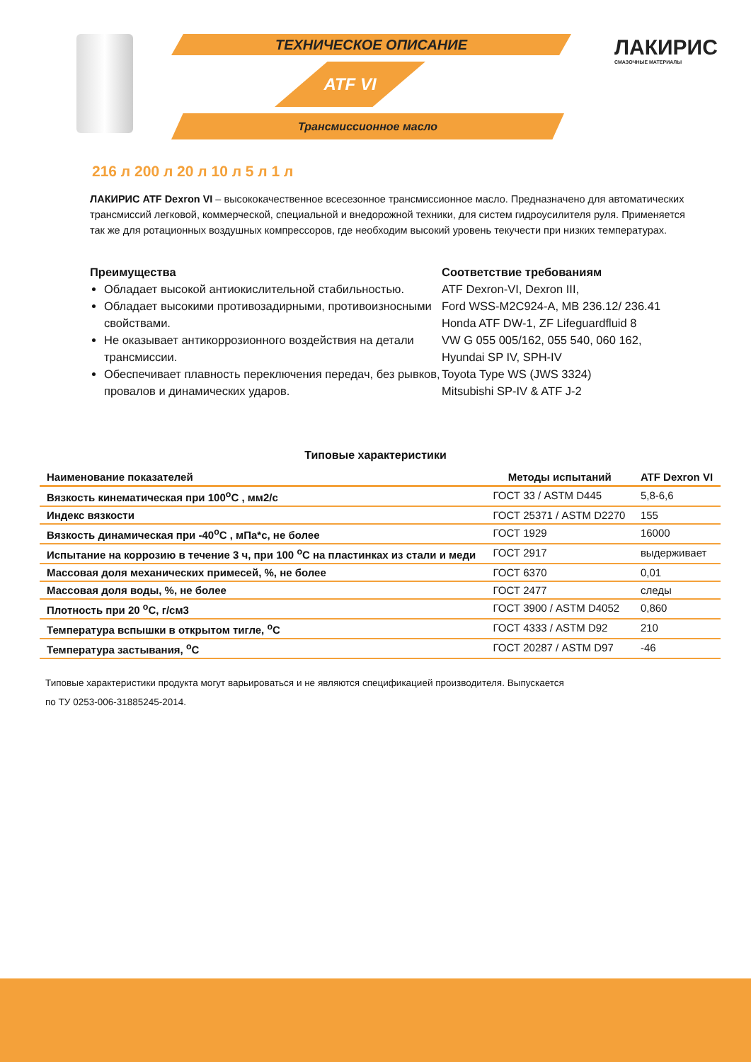ТЕХНИЧЕСКОЕ ОПИСАНИЕ
ATF VI
Трансмиссионное масло
ЛАКИРИС
СМАЗОЧНЫЕ МАТЕРИАЛЫ
216 л 200 л 20 л 10 л 5 л 1 л
ЛАКИРИС ATF Dexron VI – высококачественное всесезонное трансмиссионное масло. Предназначено для автоматических трансмиссий легковой, коммерческой, специальной и внедорожной техники, для систем гидроусилителя руля. Применяется так же для ротационных воздушных компрессоров, где необходим высокий уровень текучести при низких температурах.
Преимущества
Обладает высокой антиокислительной стабильностью.
Обладает высокими противозадирными, противоизносными свойствами.
Не оказывает антикоррозионного воздействия на детали трансмиссии.
Обеспечивает плавность переключения передач, без рывков, провалов и динамических ударов.
Соответствие требованиям
ATF Dexron-VI, Dexron III,
Ford WSS-M2C924-A, MB 236.12/ 236.41
Honda ATF DW-1, ZF Lifeguardfluid 8
VW G 055 005/162, 055 540, 060 162,
Hyundai SP IV, SPH-IV
Toyota Type WS (JWS 3324)
Mitsubishi SP-IV & ATF J-2
Типовые характеристики
| Наименование показателей | Методы испытаний | ATF Dexron VI |
| --- | --- | --- |
| Вязкость кинематическая при 100<sup>о</sup>С , мм2/с | ГОСТ 33 / ASTM D445 | 5,8-6,6 |
| Индекс вязкости | ГОСТ 25371 / ASTM D2270 | 155 |
| Вязкость динамическая при -40<sup>о</sup>С , мПа*с, не более | ГОСТ 1929 | 16000 |
| Испытание на коррозию в течение 3 ч, при 100 <sup>о</sup>С на пластинках из стали и меди | ГОСТ 2917 | выдерживает |
| Массовая доля механических примесей, %, не более | ГОСТ 6370 | 0,01 |
| Массовая доля воды, %, не более | ГОСТ 2477 | следы |
| Плотность при 20 <sup>о</sup>С, г/см3 | ГОСТ 3900 / ASTM D4052 | 0,860 |
| Температура вспышки в открытом тигле, <sup>о</sup>С | ГОСТ 4333 / ASTM D92 | 210 |
| Температура застывания, <sup>о</sup>С | ГОСТ 20287 / ASTM D97 | -46 |
Типовые характеристики продукта могут варьироваться и не являются спецификацией производителя. Выпускается
по ТУ 0253-006-31885245-2014.